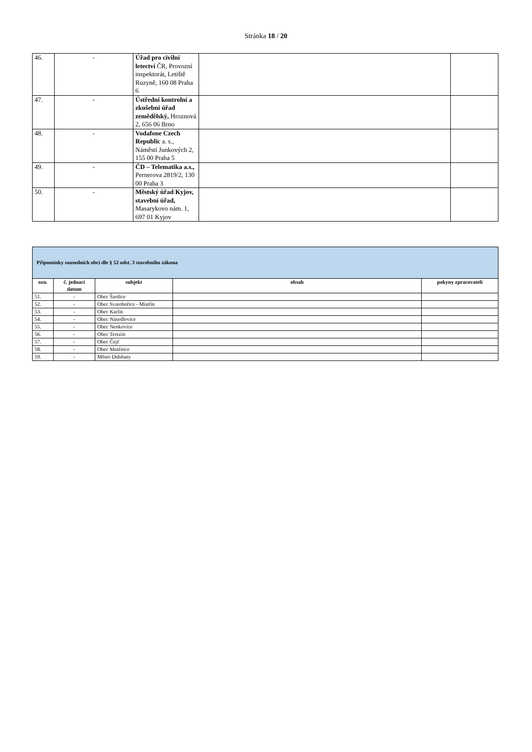Stránka 18 / 20
| 46. | - | Úřad pro civilní letectví ČR, Provozní inspektorát, Letiště Ruzyně, 160 08 Praha 6 | | |
| 47. | - | Ústřední kontrolní a zkušební úřad zemědělský, Hroznová 2, 656 06 Brno | | |
| 48. | - | Vodafone Czech Republic a. s., Náměstí Junkových 2, 155 00 Praha 5 | | |
| 49. | - | ČD – Telematika a.s., Pernerova 2819/2, 130 00 Praha 3 | | |
| 50. | - | Městský úřad Kyjov, stavební úřad, Masarykovo nám. 1, 697 01 Kyjov | | |
| Připomínky sousedních obcí dle § 52 odst. 3 stavebního zákona | | | | |
| --- | --- | --- | --- | --- |
| ozn. | č. jednací datum | subjekt | obsah | pokyny zpracovateli |
| 51. | - | Obec Šardice | | |
| 52. | - | Obec Svatobořice - Mistřín | | |
| 53. | - | Obec Karlín | | |
| 54. | - | Obec Násedlovice | | |
| 55. | - | Obec Nenkovice | | |
| 56. | - | Obec Terezín | | |
| 57. | - | Obec Čejč | | |
| 58. | - | Obec Mutěnice | | |
| 59. | - | Město Dubňany | | |